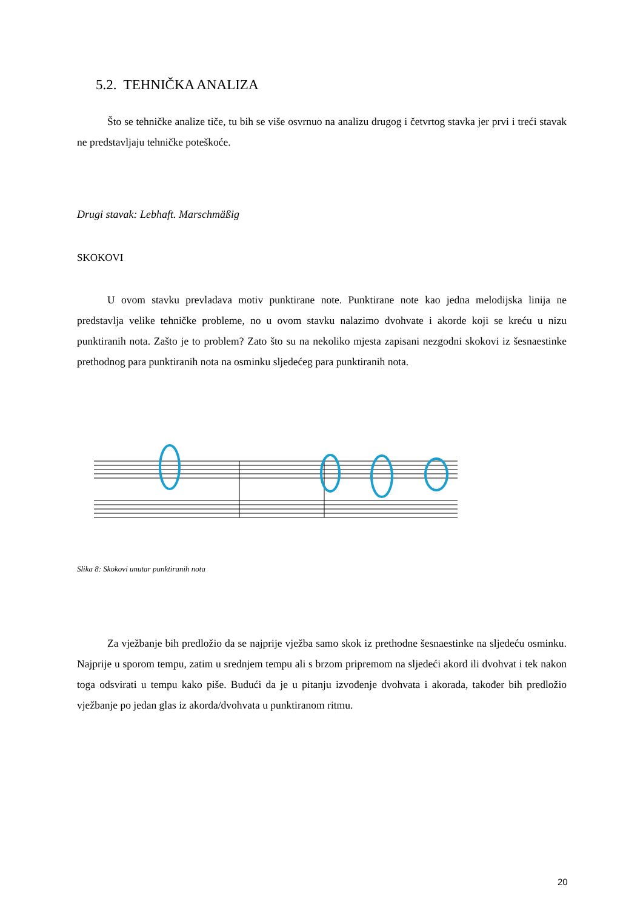5.2. TEHNIČKA ANALIZA
Što se tehničke analize tiče, tu bih se više osvrnuo na analizu drugog i četvrtog stavka jer prvi i treći stavak ne predstavljaju tehničke poteškoće.
Drugi stavak: Lebhaft. Marschmäßig
SKOKOVI
U ovom stavku prevladava motiv punktirane note. Punktirane note kao jedna melodijska linija ne predstavlja velike tehničke probleme, no u ovom stavku nalazimo dvohvate i akorde koji se kreću u nizu punktiranih nota. Zašto je to problem? Zato što su na nekoliko mjesta zapisani nezgodni skokovi iz šesnaestinke prethodnog para punktiranih nota na osminku sljedećeg para punktiranih nota.
Slika 8: Skokovi unutar punktiranih nota
Za vježbanje bih predložio da se najprije vježba samo skok iz prethodne šesnaestinke na sljedeću osminku. Najprije u sporom tempu, zatim u srednjem tempu ali s brzom pripremom na sljedeći akord ili dvohvat i tek nakon toga odsvirati u tempu kako piše. Budući da je u pitanju izvođenje dvohvata i akorada, također bih predložio vježbanje po jedan glas iz akorda/dvohvata u punktiranom ritmu.
20